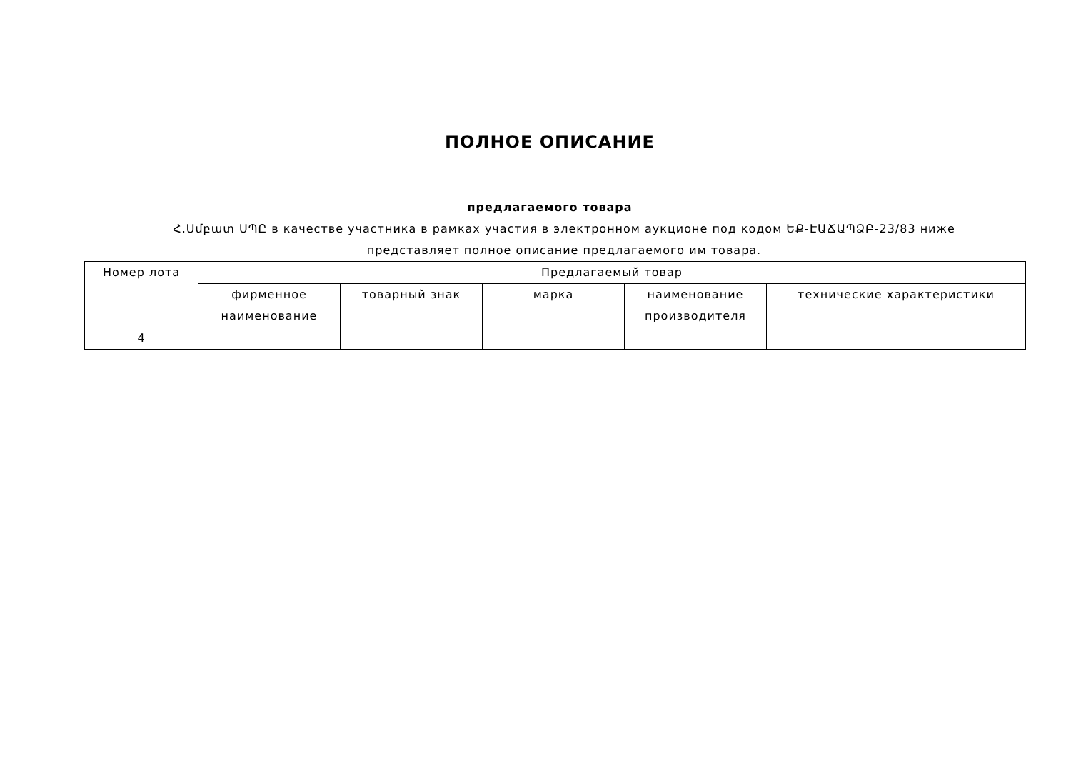ПОЛНОЕ ОПИСАНИЕ
предлагаемого товара
Հ.Սմբատ ՍՊԸ в качестве участника в рамках участия в электронном аукционе под кодом ԵՔ-ԷԱՃԱՊՁԲ-23/83 ниже представляет полное описание предлагаемого им товара.
| Номер лота | Предлагаемый товар | | | | |
| --- | --- | --- | --- | --- | --- |
| | фирменное наименование | товарный знак | марка | наименование производителя | технические характеристики |
| 4 | | | | | |